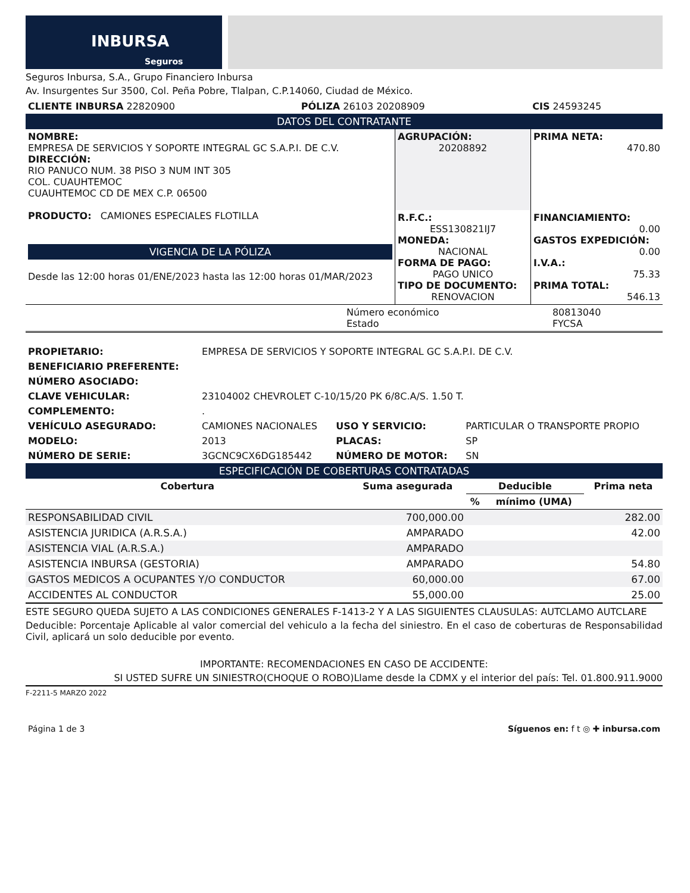INBURSA
Seguros
Seguros Inbursa, S.A., Grupo Financiero Inbursa
Av. Insurgentes Sur 3500, Col. Peña Pobre, Tlalpan, C.P.14060, Ciudad de México.
| CLIENTE INBURSA 22820900 | PÓLIZA 26103 20208909 | CIS 24593245 |
DATOS DEL CONTRATANTE
| NOMBRE: EMPRESA DE SERVICIOS Y SOPORTE INTEGRAL GC S.A.P.I. DE C.V. DIRECCIÓN: RIO PANUCO NUM. 38 PISO 3 NUM INT 305 COL. CUAUHTEMOC CUAUHTEMOC CD DE MEX C.P. 06500 PRODUCTO: CAMIONES ESPECIALES FLOTILLA VIGENCIA DE LA PÓLIZA Desde las 12:00 horas 01/ENE/2023 hasta las 12:00 horas 01/MAR/2023 | AGRUPACIÓN: 20208892 | PRIMA NETA: 470.80 |
| | R.F.C.: ESS130821IJ7 MONEDA: NACIONAL FORMA DE PAGO: PAGO UNICO TIPO DE DOCUMENTO: RENOVACION | FINANCIAMIENTO: 0.00 GASTOS EXPEDICIÓN: 0.00 I.V.A.: 75.33 PRIMA TOTAL: 546.13 |
| | Número económico Estado | 80813040 FYCSA |
| PROPIETARIO: | EMPRESA DE SERVICIOS Y SOPORTE INTEGRAL GC S.A.P.I. DE C.V. | | |
| BENEFICIARIO PREFERENTE: | | | |
| NÚMERO ASOCIADO: | | | |
| CLAVE VEHICULAR: | 23104002 CHEVROLET C-10/15/20 PK 6/8C.A/S. 1.50 T. | | |
| COMPLEMENTO: | . | | |
| VEHÍCULO ASEGURADO: | CAMIONES NACIONALES | USO Y SERVICIO: | PARTICULAR O TRANSPORTE PROPIO |
| MODELO: | 2013 | PLACAS: | SP |
| NÚMERO DE SERIE: | 3GCNC9CX6DG185442 | NÚMERO DE MOTOR: | SN |
ESPECIFICACIÓN DE COBERTURAS CONTRATADAS
| Cobertura | Suma asegurada | Deducible | | Prima neta |
| --- | --- | --- | --- | --- |
| | | % | mínimo (UMA) | |
| RESPONSABILIDAD CIVIL | 700,000.00 | | | 282.00 |
| ASISTENCIA JURIDICA (A.R.S.A.) | AMPARADO | | | 42.00 |
| ASISTENCIA VIAL (A.R.S.A.) | AMPARADO | | | |
| ASISTENCIA INBURSA (GESTORIA) | AMPARADO | | | 54.80 |
| GASTOS MEDICOS A OCUPANTES Y/O CONDUCTOR | 60,000.00 | | | 67.00 |
| ACCIDENTES AL CONDUCTOR | 55,000.00 | | | 25.00 |
ESTE SEGURO QUEDA SUJETO A LAS CONDICIONES GENERALES F-1413-2 Y A LAS SIGUIENTES CLAUSULAS: AUTCLAMO AUTCLARE
Deducible: Porcentaje Aplicable al valor comercial del vehiculo a la fecha del siniestro. En el caso de coberturas de Responsabilidad Civil, aplicará un solo deducible por evento.
IMPORTANTE: RECOMENDACIONES EN CASO DE ACCIDENTE:
SI USTED SUFRE UN SINIESTRO(CHOQUE O ROBO)Llame desde la CDMX y el interior del país: Tel. 01.800.911.9000
F-2211-5 MARZO 2022
| Página 1 de 3 | Síguenos en: f t ◎ ✚ inbursa.com |